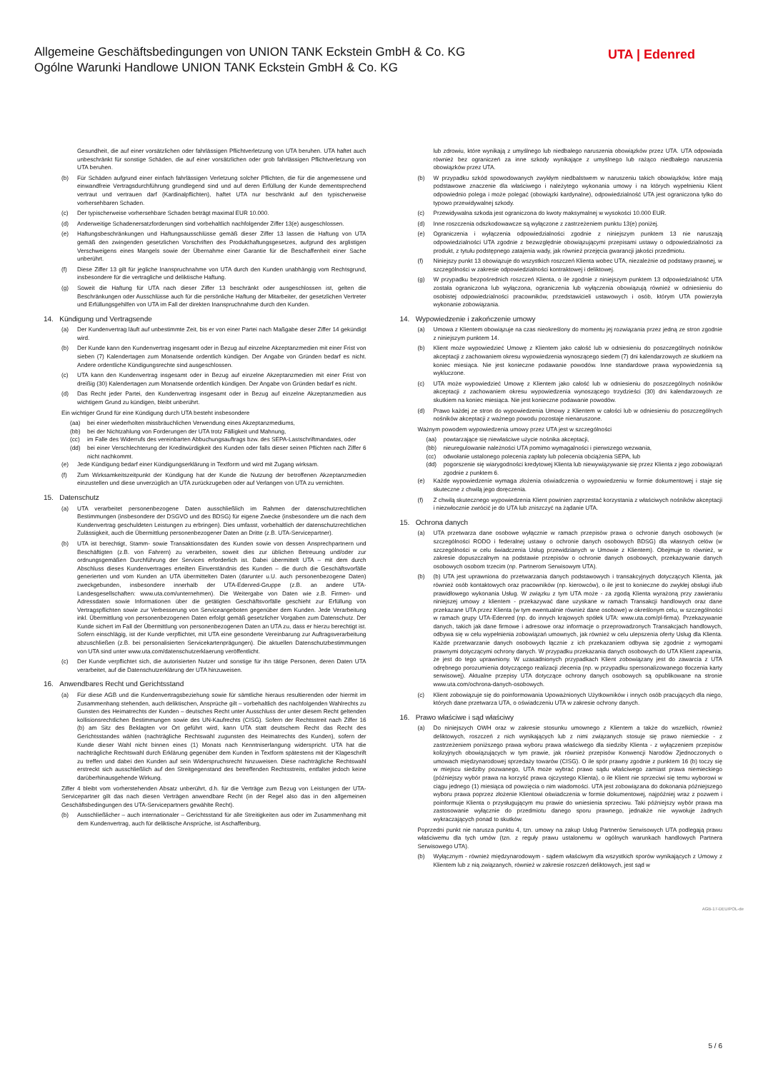Allgemeine Geschäftsbedingungen von UNION TANK Eckstein GmbH & Co. KG
Ogólne Warunki Handlowe UNION TANK Eckstein GmbH & Co. KG
UTA | Edenred
Gesundheit, die auf einer vorsätzlichen oder fahrlässigen Pflichtverletzung von UTA beruhen. UTA haftet auch unbeschränkt für sonstige Schäden, die auf einer vorsätzlichen oder grob fahrlässigen Pflichtverletzung von UTA beruhen.
(b) Für Schäden aufgrund einer einfach fahrlässigen Verletzung solcher Pflichten, die für die angemessene und einwandfreie Vertragsdurchführung grundlegend sind und auf deren Erfüllung der Kunde dementsprechend vertraut und vertrauen darf (Kardinalpflichten), haftet UTA nur beschränkt auf den typischerweise vorhersehbaren Schaden.
(c) Der typischerweise vorhersehbare Schaden beträgt maximal EUR 10.000.
(d) Anderweitige Schadenersatzforderungen sind vorbehaltlich nachfolgender Ziffer 13(e) ausgeschlossen.
(e) Haftungsbeschränkungen und Haftungsausschlüsse gemäß dieser Ziffer 13 lassen die Haftung von UTA gemäß den zwingenden gesetzlichen Vorschriften des Produkthaftungsgesetzes, aufgrund des arglistigen Verschweigens eines Mangels sowie der Übernahme einer Garantie für die Beschaffenheit einer Sache unberührt.
(f) Diese Ziffer 13 gilt für jegliche Inanspruchnahme von UTA durch den Kunden unabhängig vom Rechtsgrund, insbesondere für die vertragliche und deliktische Haftung.
(g) Soweit die Haftung für UTA nach dieser Ziffer 13 beschränkt oder ausgeschlossen ist, gelten die Beschränkungen oder Ausschlüsse auch für die persönliche Haftung der Mitarbeiter, der gesetzlichen Vertreter und Erfüllungsgehilfen von UTA im Fall der direkten Inanspruchnahme durch den Kunden.
14. Kündigung und Vertragsende
(a) Der Kundenvertrag läuft auf unbestimmte Zeit, bis er von einer Partei nach Maßgabe dieser Ziffer 14 gekündigt wird.
(b) Der Kunde kann den Kundenvertrag insgesamt oder in Bezug auf einzelne Akzeptanzmedien mit einer Frist von sieben (7) Kalendertagen zum Monatsende ordentlich kündigen. Der Angabe von Gründen bedarf es nicht. Andere ordentliche Kündigungsrechte sind ausgeschlossen.
(c) UTA kann den Kundenvertrag insgesamt oder in Bezug auf einzelne Akzeptanzmedien mit einer Frist von dreißig (30) Kalendertagen zum Monatsende ordentlich kündigen. Der Angabe von Gründen bedarf es nicht.
(d) Das Recht jeder Partei, den Kundenvertrag insgesamt oder in Bezug auf einzelne Akzeptanzmedien aus wichtigem Grund zu kündigen, bleibt unberührt.
Ein wichtiger Grund für eine Kündigung durch UTA besteht insbesondere
(aa) bei einer wiederholten missbräuchlichen Verwendung eines Akzeptanzmediums,
(bb) bei der Nichtzahlung von Forderungen der UTA trotz Fälligkeit und Mahnung,
(cc) im Falle des Widerrufs des vereinbarten Abbuchungsauftrags bzw. des SEPA-Lastschriftmandates, oder
(dd) bei einer Verschlechterung der Kreditwürdigkeit des Kunden oder falls dieser seinen Pflichten nach Ziffer 6 nicht nachkommt.
(e) Jede Kündigung bedarf einer Kündigungserklärung in Textform und wird mit Zugang wirksam.
(f) Zum Wirksamkeitszeitpunkt der Kündigung hat der Kunde die Nutzung der betroffenen Akzeptanzmedien einzustellen und diese unverzüglich an UTA zurückzugeben oder auf Verlangen von UTA zu vernichten.
15. Datenschutz
(a) UTA verarbeitet personenbezogene Daten ausschließlich im Rahmen der datenschutzrechtlichen Bestimmungen (insbesondere der DSGVO und des BDSG) für eigene Zwecke (insbesondere um die nach dem Kundenvertrag geschuldeten Leistungen zu erbringen). Dies umfasst, vorbehaltlich der datenschutzrechtlichen Zulässigkeit, auch die Übermittlung personenbezogener Daten an Dritte (z.B. UTA-Servicepartner).
(b) UTA ist berechtigt, Stamm- sowie Transaktionsdaten des Kunden sowie von dessen Ansprechpartnern und Beschäftigten (z.B. von Fahrern) zu verarbeiten, soweit dies zur üblichen Betreuung und/oder zur ordnungsgemäßen Durchführung der Services erforderlich ist. Dabei übermittelt UTA – mit dem durch Abschluss dieses Kundenvertrages erteilten Einverständnis des Kunden – die durch die Geschäftsvorfälle generierten und vom Kunden an UTA übermittelten Daten (darunter u.U. auch personenbezogene Daten) zweckgebunden, insbesondere innerhalb der UTA-Edenred-Gruppe (z.B. an andere UTA-Landesgesellschaften: www.uta.com/unternehmen). Die Weitergabe von Daten wie z.B. Firmen- und Adressdaten sowie Informationen über die getätigten Geschäftsvorfälle geschieht zur Erfüllung von Vertragspflichten sowie zur Verbesserung von Serviceangeboten gegenüber dem Kunden. Jede Verarbeitung inkl. Übermittlung von personenbezogenen Daten erfolgt gemäß gesetzlicher Vorgaben zum Datenschutz. Der Kunde sichert im Fall der Übermittlung von personenbezogenen Daten an UTA zu, dass er hierzu berechtigt ist. Sofern einschlägig, ist der Kunde verpflichtet, mit UTA eine gesonderte Vereinbarung zur Auftragsverarbeitung abzuschließen (z.B. bei personalisierten Servicekartenprägungen). Die aktuellen Datenschutzbestimmungen von UTA sind unter www.uta.com/datenschutzerklaerung veröffentlicht.
(c) Der Kunde verpflichtet sich, die autorisierten Nutzer und sonstige für ihn tätige Personen, deren Daten UTA verarbeitet, auf die Datenschutzerklärung der UTA hinzuweisen.
16. Anwendbares Recht und Gerichtsstand
(a) Für diese AGB und die Kundenvertragsbeziehung sowie für sämtliche hieraus resultierenden oder hiermit im Zusammenhang stehenden, auch deliktischen, Ansprüche gilt – vorbehaltlich des nachfolgenden Wahlrechts zu Gunsten des Heimatrechts der Kunden – deutsches Recht unter Ausschluss der unter diesem Recht geltenden kollisionsrechtlichen Bestimmungen sowie des UN-Kaufrechts (CISG). Sofern der Rechtsstreit nach Ziffer 16 (b) am Sitz des Beklagten vor Ort geführt wird, kann UTA statt deutschem Recht das Recht des Gerichtsstandes wählen (nachträgliche Rechtswahl zugunsten des Heimatrechts des Kunden), sofern der Kunde dieser Wahl nicht binnen eines (1) Monats nach Kenntniserlangung widerspricht. UTA hat die nachträgliche Rechtswahl durch Erklärung gegenüber dem Kunden in Textform spätestens mit der Klageschrift zu treffen und dabei den Kunden auf sein Widerspruchsrecht hinzuweisen. Diese nachträgliche Rechtswahl erstreckt sich ausschließlich auf den Streitgegenstand des betreffenden Rechtsstreits, entfaltet jedoch keine darüberhinausgehende Wirkung.
Ziffer 4 bleibt vom vorherstehenden Absatz unberührt, d.h. für die Verträge zum Bezug von Leistungen der UTA-Servicepartner gilt das nach diesen Verträgen anwendbare Recht (in der Regel also das in den allgemeinen Geschäftsbedingungen des UTA-Servicepartners gewählte Recht).
(b) Ausschließlicher – auch internationaler – Gerichtsstand für alle Streitigkeiten aus oder im Zusammenhang mit dem Kundenvertrag, auch für deliktische Ansprüche, ist Aschaffenburg,
lub zdrowiu, które wynikają z umyślnego lub niedbałego naruszenia obowiązków przez UTA. UTA odpowiada również bez ograniczeń za inne szkody wynikające z umyślnego lub rażąco niedbałego naruszenia obowiązków przez UTA.
(b) W przypadku szkód spowodowanych zwykłym niedbalstwem w naruszeniu takich obowiązków, które mają podstawowe znaczenie dla właściwego i należytego wykonania umowy i na których wypełnieniu Klient odpowiednio polega i może polegać (obowiązki kardynalne), odpowiedzialność UTA jest ograniczona tylko do typowo przewidywalnej szkody.
(c) Przewidywalna szkoda jest ograniczona do kwoty maksymalnej w wysokości 10.000 EUR.
(d) Inne roszczenia odszkodowawcze są wyłączone z zastrzeżeniem punktu 13(e) poniżej.
(e) Ograniczenia i wyłączenia odpowiedzialności zgodnie z niniejszym punktem 13 nie naruszają odpowiedzialności UTA zgodnie z bezwzględnie obowiązującymi przepisami ustawy o odpowiedzialności za produkt, z tytułu podstępnego zatajenia wady, jak również przejęcia gwarancji jakości przedmiotu.
(f) Niniejszy punkt 13 obowiązuje do wszystkich roszczeń Klienta wobec UTA, niezależnie od podstawy prawnej, w szczególności w zakresie odpowiedzialności kontraktowej i deliktowej.
(g) W przypadku bezpośrednich roszczeń Klienta, o ile zgodnie z niniejszym punktem 13 odpowiedzialność UTA została ograniczona lub wyłączona, ograniczenia lub wyłączenia obowiązują również w odniesieniu do osobistej odpowiedzialności pracowników, przedstawicieli ustawowych i osób, którym UTA powierzyła wykonanie zobowiązania.
14. Wypowiedzenie i zakończenie umowy
(a) Umowa z Klientem obowiązuje na czas nieokreślony do momentu jej rozwiązania przez jedną ze stron zgodnie z niniejszym punktem 14.
(b) Klient może wypowiedzieć Umowę z Klientem jako całość lub w odniesieniu do poszczególnych nośników akceptacji z zachowaniem okresu wypowiedzenia wynoszącego siedem (7) dni kalendarzowych ze skutkiem na koniec miesiąca. Nie jest konieczne podawanie powodów. Inne standardowe prawa wypowiedzenia są wykluczone.
(c) UTA może wypowiedzieć Umowę z Klientem jako całość lub w odniesieniu do poszczególnych nośników akceptacji z zachowaniem okresu wypowiedzenia wynoszącego trzydzieści (30) dni kalendarzowych ze skutkiem na koniec miesiąca. Nie jest konieczne podawanie powodów.
(d) Prawo każdej ze stron do wypowiedzenia Umowy z Klientem w całości lub w odniesieniu do poszczególnych nośników akceptacji z ważnego powodu pozostaje nienaruszone.
Ważnym powodem wypowiedzenia umowy przez UTA jest w szczególności
(aa) powtarzające się niewłaściwe użycie nośnika akceptacji,
(bb) nieuregulowanie należności UTA pomimo wymagalności i pierwszego wezwania,
(cc) odwołanie ustalonego polecenia zapłaty lub polecenia obciążenia SEPA, lub
(dd) pogorszenie się wiarygodności kredytowej Klienta lub niewywiązywanie się przez Klienta z jego zobowiązań zgodnie z punktem 6.
(e) Każde wypowiedzenie wymaga złożenia oświadczenia o wypowiedzeniu w formie dokumentowej i staje się skuteczne z chwilą jego doręczenia.
(f) Z chwilą skutecznego wypowiedzenia Klient powinien zaprzestać korzystania z właściwych nośników akceptacji i niezwłocznie zwrócić je do UTA lub zniszczyć na żądanie UTA.
15. Ochrona danych
(a) UTA przetwarza dane osobowe wyłącznie w ramach przepisów prawa o ochronie danych osobowych (w szczególności RODO i federalnej ustawy o ochronie danych osobowych BDSG) dla własnych celów (w szczególności w celu świadczenia Usług przewidzianych w Umowie z Klientem). Obejmuje to również, w zakresie dopuszczalnym na podstawie przepisów o ochronie danych osobowych, przekazywanie danych osobowych osobom trzecim (np. Partnerom Serwisowym UTA).
(b) (b) UTA jest uprawniona do przetwarzania danych podstawowych i transakcyjnych dotyczących Klienta, jak również osób kontaktowych oraz pracowników (np. kierowców), o ile jest to konieczne do zwykłej obsługi i/lub prawidłowego wykonania Usług. W związku z tym UTA może - za zgodą Klienta wyrażoną przy zawieraniu niniejszej umowy z klientem - przekazywać dane uzyskane w ramach Transakcji handlowych oraz dane przekazane UTA przez Klienta (w tym ewentualnie również dane osobowe) w określonym celu, w szczególności w ramach grupy UTA-Edenred (np. do innych krajowych spółek UTA: www.uta.com/pl-firma). Przekazywanie danych, takich jak dane firmowe i adresowe oraz informacje o przeprowadzonych Transakcjach handlowych, odbywa się w celu wypełnienia zobowiązań umownych, jak również w celu ulepszenia oferty Usług dla Klienta. Każde przetwarzanie danych osobowych łącznie z ich przekazaniem odbywa się zgodnie z wymogami prawnymi dotyczącymi ochrony danych. W przypadku przekazania danych osobowych do UTA Klient zapewnia, że jest do tego uprawniony. W uzasadnionych przypadkach Klient zobowiązany jest do zawarcia z UTA odrębnego porozumienia dotyczącego realizacji zlecenia (np. w przypadku spersonalizowanego tłoczenia karty serwisowej). Aktualne przepisy UTA dotyczące ochrony danych osobowych są opublikowane na stronie www.uta.com/ochrona-danych-osobowych.
(c) Klient zobowiązuje się do poinformowania Upoważnionych Użytkowników i innych osób pracujących dla niego, których dane przetwarza UTA, o oświadczeniu UTA w zakresie ochrony danych.
16. Prawo właściwe i sąd właściwy
(a) Do niniejszych OWH oraz w zakresie stosunku umownego z Klientem a także do wszelkich, również deliktowych, roszczeń z nich wynikających lub z nimi związanych stosuje się prawo niemieckie - z zastrzeżeniem poniższego prawa wyboru prawa właściwego dla siedziby Klienta - z wyłączeniem przepisów kolizyjnych obowiązujących w tym prawie, jak również przepisów Konwencji Narodów Zjednoczonych o umowach międzynarodowej sprzedaży towarów (CISG). O ile spór prawny zgodnie z punktem 16 (b) toczy się w miejscu siedziby pozwanego, UTA może wybrać prawo sądu właściwego zamiast prawa niemieckiego (późniejszy wybór prawa na korzyść prawa ojczystego Klienta), o ile Klient nie sprzeciwi się temu wyborowi w ciągu jednego (1) miesiąca od powzięcia o nim wiadomości. UTA jest zobowiązana do dokonania późniejszego wyboru prawa poprzez złożenie Klientowi oświadczenia w formie dokumentowej, najpóźniej wraz z pozwem i poinformuje Klienta o przysługującym mu prawie do wniesienia sprzeciwu. Taki późniejszy wybór prawa ma zastosowanie wyłącznie do przedmiotu danego sporu prawnego, jednakże nie wywołuje żadnych wykraczających ponad to skutków.
Poprzedni punkt nie narusza punktu 4, tzn. umowy na zakup Usług Partnerów Serwisowych UTA podlegają prawu właściwemu dla tych umów (tzn. z reguły prawu ustalonemu w ogólnych warunkach handlowych Partnera Serwisowego UTA).
(b) Wyłącznym - również międzynarodowym - sądem właściwym dla wszystkich sporów wynikających z Umowy z Klientem lub z nią związanych, również w zakresie roszczeń deliktowych, jest sąd w
AGB-17-DEU/POL-de
5 / 6